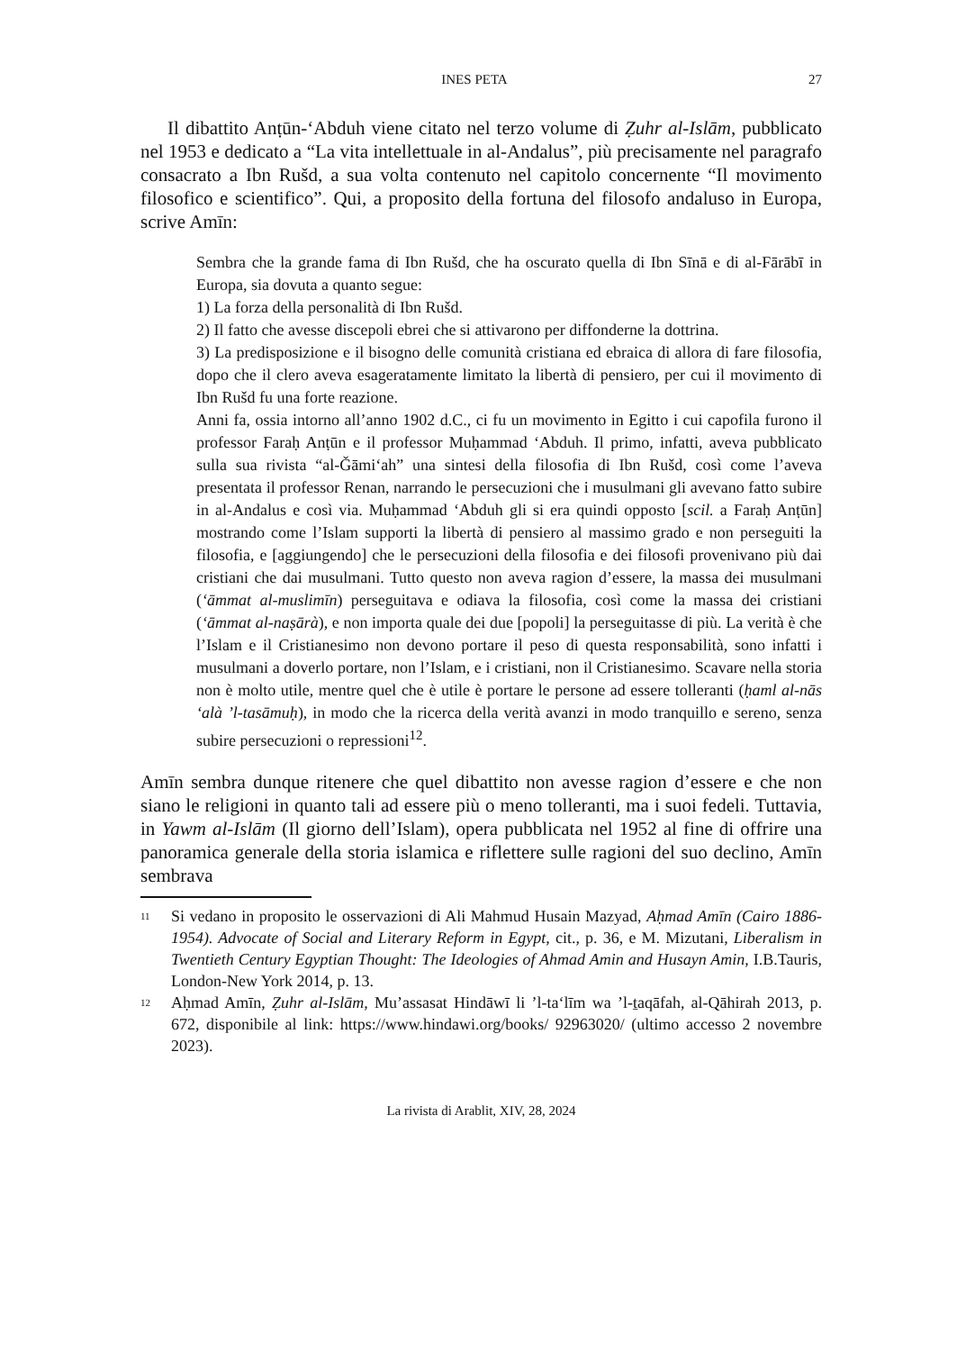INES PETA 27
Il dibattito Anṭūn-‘Abduh viene citato nel terzo volume di Ẓuhr al-Islām, pubblicato nel 1953 e dedicato a “La vita intellettuale in al-Andalus”, più precisamente nel paragrafo consacrato a Ibn Rušd, a sua volta contenuto nel capitolo concernente “Il movimento filosofico e scientifico”. Qui, a proposito della fortuna del filosofo andaluso in Europa, scrive Amīn:
Sembra che la grande fama di Ibn Rušd, che ha oscurato quella di Ibn Sīnā e di al-Fārābī in Europa, sia dovuta a quanto segue:
1) La forza della personalità di Ibn Rušd.
2) Il fatto che avesse discepoli ebrei che si attivarono per diffonderne la dottrina.
3) La predisposizione e il bisogno delle comunità cristiana ed ebraica di allora di fare filosofia, dopo che il clero aveva esageratamente limitato la libertà di pensiero, per cui il movimento di Ibn Rušd fu una forte reazione.
Anni fa, ossia intorno all’anno 1902 d.C., ci fu un movimento in Egitto i cui capofila furono il professor Faraḥ Anṭūn e il professor Muḥammad ‘Abduh. Il primo, infatti, aveva pubblicato sulla sua rivista “al-Ǧāmi‘ah” una sintesi della filosofia di Ibn Rušd, così come l’aveva presentata il professor Renan, narrando le persecuzioni che i musulmani gli avevano fatto subire in al-Andalus e così via. Muḥammad ‘Abduh gli si era quindi opposto [scil. a Faraḥ Anṭūn] mostrando come l’Islam supporti la libertà di pensiero al massimo grado e non perseguiti la filosofia, e [aggiungendo] che le persecuzioni della filosofia e dei filosofi provenivano più dai cristiani che dai musulmani. Tutto questo non aveva ragion d’essere, la massa dei musulmani (‘āmmat al-muslimīn) perseguitava e odiava la filosofia, così come la massa dei cristiani (‘āmmat al-naṣārà), e non importa quale dei due [popoli] la perseguitasse di più. La verità è che l’Islam e il Cristianesimo non devono portare il peso di questa responsabilità, sono infatti i musulmani a doverlo portare, non l’Islam, e i cristiani, non il Cristianesimo. Scavare nella storia non è molto utile, mentre quel che è utile è portare le persone ad essere tolleranti (ḥaml al-nās ‘alà ’l-tasāmuḥ), in modo che la ricerca della verità avanzi in modo tranquillo e sereno, senza subire persecuzioni o repressioni<sup>12</sup>.
Amīn sembra dunque ritenere che quel dibattito non avesse ragion d’essere e che non siano le religioni in quanto tali ad essere più o meno tolleranti, ma i suoi fedeli. Tuttavia, in Yawm al-Islām (Il giorno dell’Islam), opera pubblicata nel 1952 al fine di offrire una panoramica generale della storia islamica e riflettere sulle ragioni del suo declino, Amīn sembrava
<sup>11</sup> Si vedano in proposito le osservazioni di Ali Mahmud Husain Mazyad, Aḥmad Amīn (Cairo 1886-1954). Advocate of Social and Literary Reform in Egypt, cit., p. 36, e M. Mizutani, Liberalism in Twentieth Century Egyptian Thought: The Ideologies of Ahmad Amin and Husayn Amin, I.B.Tauris, London-New York 2014, p. 13.
<sup>12</sup> Aḥmad Amīn, Ẓuhr al-Islām, Mu’assasat Hindāwī li ’l-ta‘līm wa ’l-ṯaqāfah, al-Qāhirah 2013, p. 672, disponibile al link: https://www.hindawi.org/books/ 92963020/ (ultimo accesso 2 novembre 2023).
La rivista di Arablit, XIV, 28, 2024